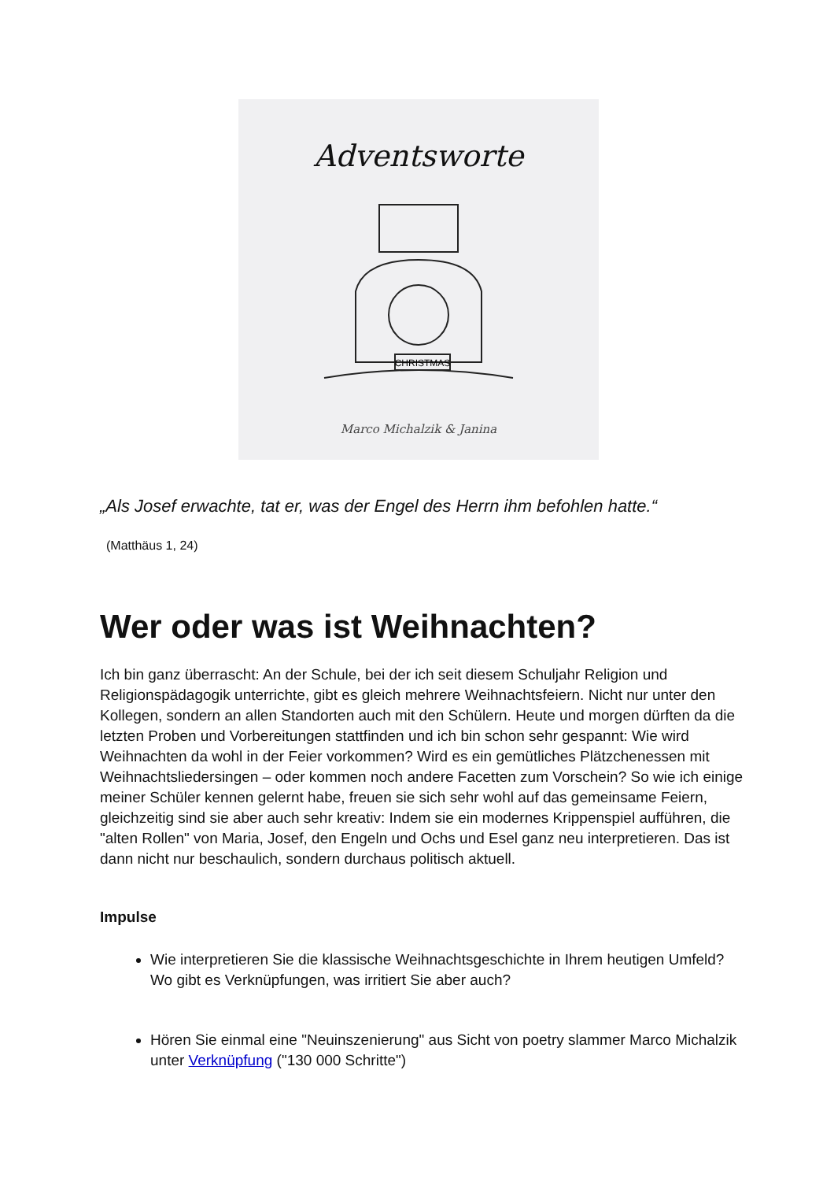Adventsworte
CHRISTMAS
Marco Michalzik & Janina
„Als Josef erwachte, tat er, was der Engel des Herrn ihm befohlen hatte.“
(Matthäus 1, 24)
Wer oder was ist Weihnachten?
Ich bin ganz überrascht: An der Schule, bei der ich seit diesem Schuljahr Religion und Religionspädagogik unterrichte, gibt es gleich mehrere Weihnachtsfeiern. Nicht nur unter den Kollegen, sondern an allen Standorten auch mit den Schülern. Heute und morgen dürften da die letzten Proben und Vorbereitungen stattfinden und ich bin schon sehr gespannt: Wie wird Weihnachten da wohl in der Feier vorkommen? Wird es ein gemütliches Plätzchenessen mit Weihnachtsliedersingen – oder kommen noch andere Facetten zum Vorschein? So wie ich einige meiner Schüler kennen gelernt habe, freuen sie sich sehr wohl auf das gemeinsame Feiern, gleichzeitig sind sie aber auch sehr kreativ: Indem sie ein modernes Krippenspiel aufführen, die "alten Rollen" von Maria, Josef, den Engeln und Ochs und Esel ganz neu interpretieren. Das ist dann nicht nur beschaulich, sondern durchaus politisch aktuell.
Impulse
Wie interpretieren Sie die klassische Weihnachtsgeschichte in Ihrem heutigen Umfeld? Wo gibt es Verknüpfungen, was irritiert Sie aber auch?
Hören Sie einmal eine "Neuinszenierung" aus Sicht von poetry slammer Marco Michalzik unter Verknüpfung ("130 000 Schritte")